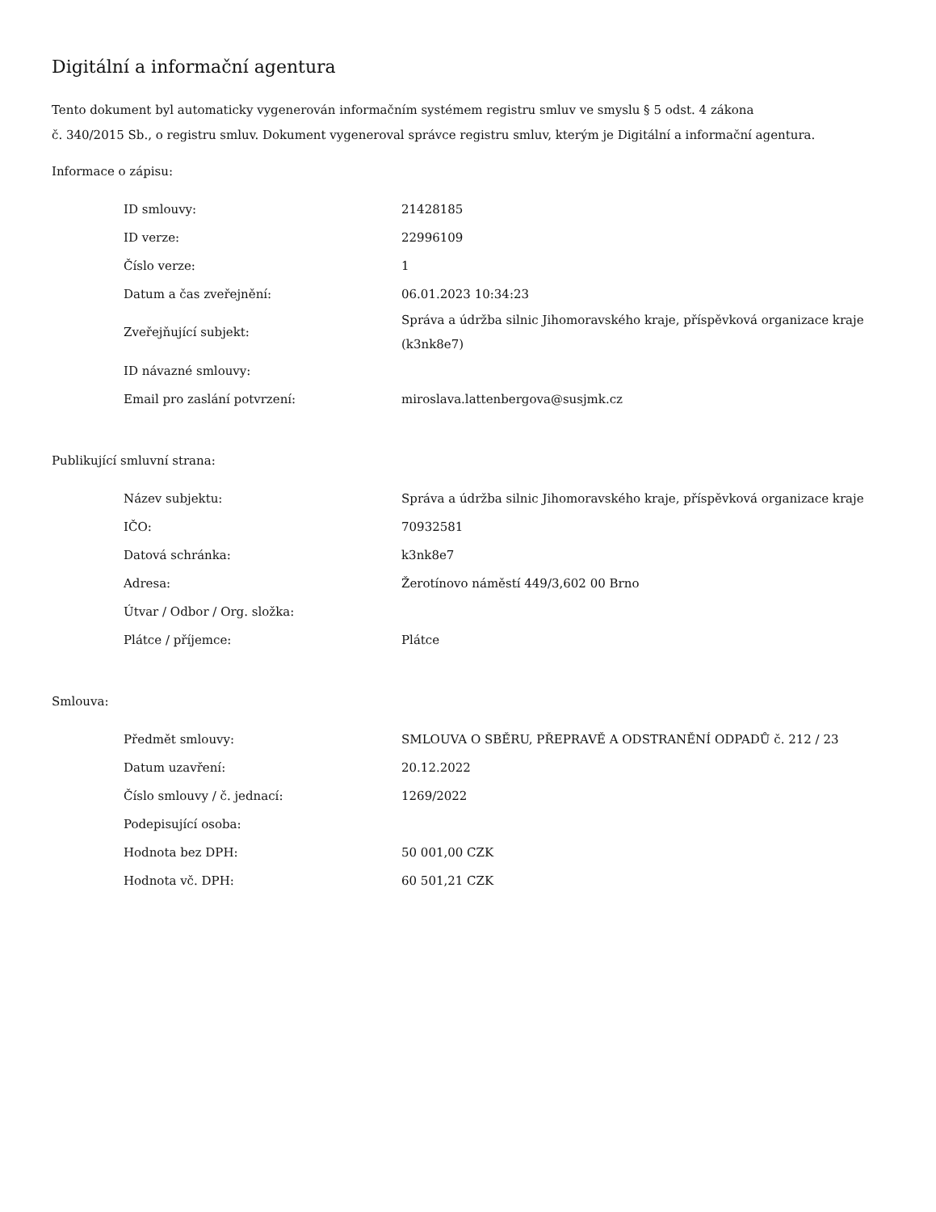Digitální a informační agentura
Tento dokument byl automaticky vygenerován informačním systémem registru smluv ve smyslu § 5 odst. 4 zákona
č. 340/2015 Sb., o registru smluv. Dokument vygeneroval správce registru smluv, kterým je Digitální a informační agentura.
Informace o zápisu:
| ID smlouvy: | 21428185 |
| ID verze: | 22996109 |
| Číslo verze: | 1 |
| Datum a čas zveřejnění: | 06.01.2023 10:34:23 |
| Zveřejňující subjekt: | Správa a údržba silnic Jihomoravského kraje, příspěvková organizace kraje (k3nk8e7) |
| ID návazné smlouvy: | |
| Email pro zaslání potvrzení: | miroslava.lattenbergova@susjmk.cz |
Publikující smluvní strana:
| Název subjektu: | Správa a údržba silnic Jihomoravského kraje, příspěvková organizace kraje |
| IČO: | 70932581 |
| Datová schránka: | k3nk8e7 |
| Adresa: | Žerotínovo náměstí 449/3,602 00 Brno |
| Útvar / Odbor / Org. složka: | |
| Plátce / příjemce: | Plátce |
Smlouva:
| Předmět smlouvy: | SMLOUVA O SBĚRU, PŘEPRAVĚ A ODSTRANĚNÍ ODPADŮ č. 212 / 23 |
| Datum uzavření: | 20.12.2022 |
| Číslo smlouvy / č. jednací: | 1269/2022 |
| Podepisující osoba: | |
| Hodnota bez DPH: | 50 001,00 CZK |
| Hodnota vč. DPH: | 60 501,21 CZK |